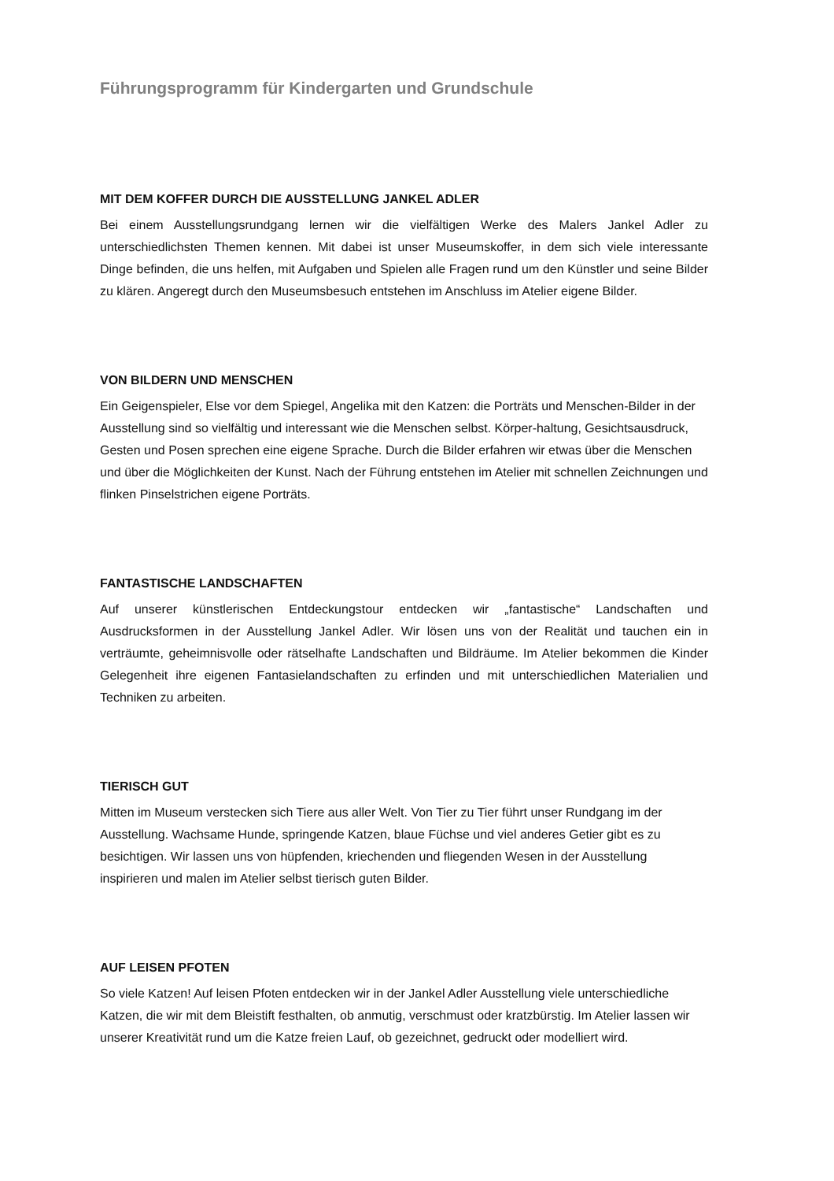Führungsprogramm für Kindergarten und Grundschule
MIT DEM KOFFER DURCH DIE AUSSTELLUNG JANKEL ADLER
Bei einem Ausstellungsrundgang lernen wir die vielfältigen Werke des Malers Jankel Adler zu unterschiedlichsten Themen kennen. Mit dabei ist unser Museumskoffer, in dem sich viele interessante Dinge befinden, die uns helfen, mit Aufgaben und Spielen alle Fragen rund um den Künstler und seine Bilder zu klären. Angeregt durch den Museumsbesuch entstehen im Anschluss im Atelier eigene Bilder.
VON BILDERN UND MENSCHEN
Ein Geigenspieler, Else vor dem Spiegel, Angelika mit den Katzen: die Porträts und Menschen-Bilder in der Ausstellung sind so vielfältig und interessant wie die Menschen selbst. Körper-haltung, Gesichtsausdruck, Gesten und Posen sprechen eine eigene Sprache. Durch die Bilder erfahren wir etwas über die Menschen und über die Möglichkeiten der Kunst. Nach der Führung entstehen im Atelier mit schnellen Zeichnungen und flinken Pinselstrichen eigene Porträts.
FANTASTISCHE LANDSCHAFTEN
Auf unserer künstlerischen Entdeckungstour entdecken wir „fantastische“ Landschaften und Ausdrucksformen in der Ausstellung Jankel Adler. Wir lösen uns von der Realität und tauchen ein in verträumte, geheimnisvolle oder rätselhafte Landschaften und Bildräume. Im Atelier bekommen die Kinder Gelegenheit ihre eigenen Fantasielandschaften zu erfinden und mit unterschiedlichen Materialien und Techniken zu arbeiten.
TIERISCH GUT
Mitten im Museum verstecken sich Tiere aus aller Welt. Von Tier zu Tier führt unser Rundgang im der Ausstellung. Wachsame Hunde, springende Katzen, blaue Füchse und viel anderes Getier gibt es zu besichtigen. Wir lassen uns von hüpfenden, kriechenden und fliegenden Wesen in der Ausstellung inspirieren und malen im Atelier selbst tierisch guten Bilder.
AUF LEISEN PFOTEN
So viele Katzen! Auf leisen Pfoten entdecken wir in der Jankel Adler Ausstellung viele unterschiedliche Katzen, die wir mit dem Bleistift festhalten, ob anmutig, verschmust oder kratzbürstig. Im Atelier lassen wir unserer Kreativität rund um die Katze freien Lauf, ob gezeichnet, gedruckt oder modelliert wird.